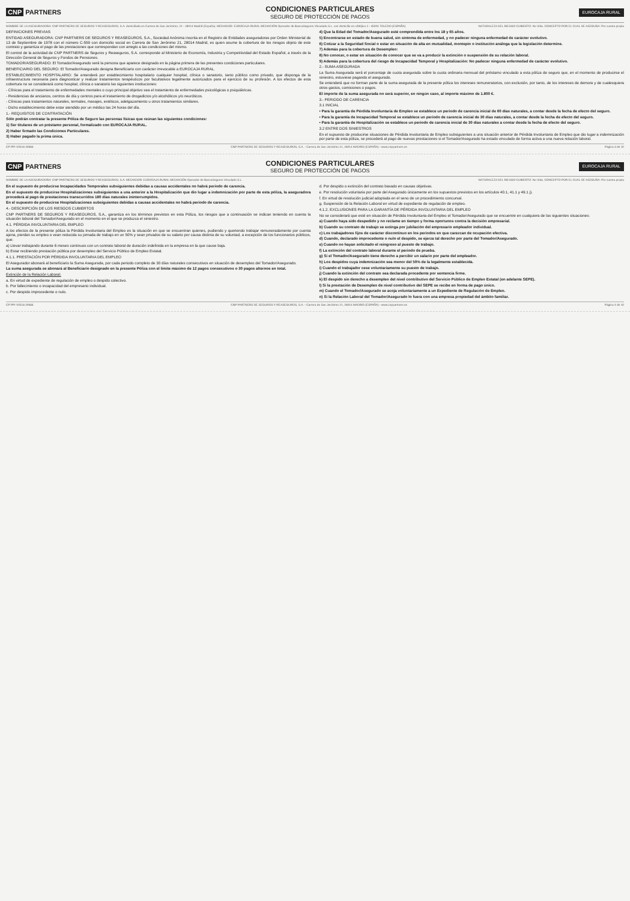CNP PARTNERS
CONDICIONES PARTICULARES
SEGURO DE PROTECCIÓN DE PAGOS
EUROCAJA RURAL
NOMBRE DE LA ASEGURADORA: CNP PARTNERS DE SEGUROS Y REASEGUROS, S.A. domiciliada en Carrera de San Jerónimo, 21 - 28014 Madrid (España). MEDIADOR: EUROCAJA RURAL MEDIACIÓN Operador de BancaSeguros Vinculado S.L. con domicilio en c/Méjico 2 - 45004 TOLEDO (ESPAÑA) NATURALEZA DEL RIESGO CUBIERTO: No Vida. CONCEPTO POR EL CUAL SE ASEGURA: Por cuenta propia
DEFINICIONES PREVIAS
ENTIDAD ASEGURADORA: CNP PARTNERS DE SEGUROS Y REASEGUROS, S.A., Sociedad Anónima inscrita en el Registro de Entidades aseguradoras por Orden Ministerial de 13 de Septiembre de 1978 con el número C-559 con domicilio social en Carrera de San Jerónimo 21, 28014 Madrid, es quien asume la cobertura de los riesgos objeto de este contrato y garantiza el pago de las prestaciones que correspondan con arreglo a las condiciones del mismo.
El control de la actividad de CNP PARTNERS de Seguros y Reaseguros, S.A. corresponde al Ministerio de Economía, Industria y Competitividad del Estado Español, a través de la Dirección General de Seguros y Fondos de Pensiones.
TOMADOR/ASEGURADO: El Tomador/Asegurado será la persona que aparece designado en la página primera de las presentes condiciones particulares.
BENEFICIARIO DEL SEGURO: El Tomador/Asegurado designa Beneficiario con carácter irrevocable a EUROCAJA RURAL.
ESTABLECIMIENTO HOSPITALARIO: Se entenderá por establecimiento hospitalario cualquier hospital, clínica o sanatorio, tanto público como privado, que disponga de la infraestructura necesaria para diagnosticar y realizar tratamientos terapéuticos por facultativos legalmente autorizados para el ejercicio de su profesión. A los efectos de esta cobertura no se considerará como hospital, clínica o sanatorio las siguientes instituciones:
- Clínicas para el tratamiento de enfermedades mentales o cuyo principal objetivo sea el tratamiento de enfermedades psicológicas o psiquiátricas.
- Residencias de ancianos, centros de día y centros para el tratamiento de drogadictos y/o alcohólicos y/o neuróticos.
- Clínicas para tratamientos naturales, termales, masajes, estéticos, adelgazamiento u otros tratamientos similares.
- Dicho establecimiento debe estar atendido por un médico las 24 horas del día.
1.- REQUISITOS DE CONTRATACIÓN
Sólo podrán contratar la presente Póliza de Seguro las personas físicas que reúnan las siguientes condiciones:
1) Ser titulares de un préstamo personal, formalizado con EUROCAJA RURAL.
2) Haber firmado las Condiciones Particulares.
3) Haber pagado la prima única.
4) Que la Edad del Tomador/Asegurado esté comprendida entre los 18 y 65 años.
5) Encontrarse en estado de buena salud, sin síntoma de enfermedad, y no padecer ninguna enfermedad de carácter evolutivo.
6) Cotizar a la Seguridad Social o estar en situación de alta en mutualidad, montepío o institución análoga que la legislación determine.
7) Además para la cobertura de Desempleo:
8) No conocer, o estar en situación de conocer que se va a producir la extinción o suspensión de su relación laboral.
9) Además para la cobertura del riesgo de Incapacidad Temporal y Hospitalización: No padecer ninguna enfermedad de carácter evolutivo.
2.- SUMA ASEGURADA
La Suma Asegurada será el porcentaje de cuota asegurada sobre la cuota ordinaria mensual del préstamo vinculado a esta póliza de seguro que, en el momento de producirse el siniestro, estuviese pagando el asegurado.
Se entenderá que no forman parte de la suma asegurada de la presente póliza los intereses remuneratorios, con exclusión, por tanto, de los intereses de demora y de cualesquiera otros gastos, comisiones o pagos.
El importe de la suma asegurada no será superior, en ningún caso, al importe máximo de 1.800 €.
3.- PERIODO DE CARENCIA
3.1 INICIAL
• Para la garantía de Pérdida Involuntaria de Empleo se establece un periodo de carencia inicial de 60 días naturales, a contar desde la fecha de efecto del seguro.
• Para la garantía de Incapacidad Temporal se establece un periodo de carencia inicial de 30 días naturales, a contar desde la fecha de efecto del seguro.
• Para la garantía de Hospitalización se establece un periodo de carencia inicial de 30 días naturales a contar desde la fecha de efecto del seguro.
3.2 ENTRE DOS SINIESTROS
En el supuesto de producirse situaciones de Pérdida Involuntaria de Empleo subsiguientes a una situación anterior de Pérdida Involuntaria de Empleo que dio lugar a indemnización por parte de esta póliza, se procederá al pago de nuevas prestaciones si el Tomador/Asegurado ha estado vinculado de forma activa a una nueva relación laboral.
CP PPI V0518 20683 CNP PARTNERS DE SEGUROS Y REASEGUROS, S.A. - Carrera de San Jerónimo 21, 28014 MADRID (ESPAÑA) - www.cnppartners.es Página 3 de 10
CNP PARTNERS
CONDICIONES PARTICULARES
SEGURO DE PROTECCIÓN DE PAGOS
EUROCAJA RURAL
NOMBRE DE LA ASEGURADORA: CNP PARTNERS DE SEGUROS Y REASEGUROS, S.A. MEDIADOR: EUROCAJA RURAL MEDIACIÓN Operador de BancaSeguros Vinculado S.L. NATURALEZA DEL RIESGO CUBIERTO: No Vida. CONCEPTO POR EL CUAL SE ASEGURA: Por cuenta propia
En el supuesto de producirse Incapacidades Temporales subsiguientes debidas a causas accidentales no habrá periodo de carencia.
En el supuesto de producirse Hospitalizaciones subsiguientes a una anterior a la Hospitalización que dio lugar a indemnización por parte de esta póliza, la aseguradora procederá al pago de prestaciones transcurridos 180 días naturales ininterrumpidos.
En el supuesto de producirse Hospitalizaciones subsiguientes debidas a causas accidentales no habrá periodo de carencia.
4.- DESCRIPCIÓN DE LOS RIESGOS CUBIERTOS
CNP PARTNERS DE SEGUROS Y REASEGUROS, S.A., garantiza en los términos previstos en esta Póliza, los riesgos que a continuación se indican teniendo en cuenta la situación laboral del Tomador/Asegurado en el momento en el que se produzca el siniestro.
4.1. PÉRDIDA INVOLUNTARIA DEL EMPLEO
A los efectos de la presente póliza la Pérdida Involuntaria del Empleo es la situación en que se encuentran quienes, pudiendo y queriendo trabajar remuneradamente por cuenta ajena, pierdan su empleo o vean reducida su jornada de trabajo en un 50% y sean privados de su salario por causa distinta de su voluntad, a excepción de los funcionarios públicos, que:
a) Llevar trabajando durante 6 meses continuos con un contrato laboral de duración indefinida en la empresa en la que cause baja.
b) Estar recibiendo prestación pública por desempleo del Servicio Público de Empleo Estatal.
4.1.1. PRESTACIÓN POR PÉRDIDA INVOLUNTARIA DEL EMPLEO
El Asegurador abonará al beneficiario la Suma Asegurada, por cada periodo completo de 30 días naturales consecutivos en situación de desempleo del Tomador/Asegurado.
La suma asegurada se abonará al Beneficiario designado en la presente Póliza con el límite máximo de 12 pagos consecutivos o 30 pagos alternos en total.
Extinción de la Relación Laboral:
a. En virtud de expediente de regulación de empleo o despido colectivo.
b. Por fallecimiento o incapacidad del empresario individual.
c. Por despido improcedente o nulo.
d. Por despido o extinción del contrato basado en causas objetivas.
e. Por resolución voluntaria por parte del Asegurado únicamente en los supuestos previstos en los artículos 40.1, 41.1 y 49.1 j).
f. En virtud de resolución judicial adoptada en el seno de un procedimiento concursal.
g. Suspensión de la Relación Laboral en virtud de expediente de regulación de empleo.
4.1.2. EXCLUSIONES PARA LA GARANTÍA DE PÉRDIDA INVOLUNTARIA DEL EMPLEO
No se considerará que esté en situación de Pérdida Involuntaria del Empleo el Tomador/Asegurado que se encuentre en cualquiera de las siguientes situaciones:
a) Cuando haya sido despedido y no reclame en tiempo y forma oportunos contra la decisión empresarial.
b) Cuando su contrato de trabajo se extinga por jubilación del empresario empleador individual.
c) Los trabajadores fijos de carácter discontinuo en los periodos en que carezcan de ocupación efectiva.
d) Cuando, declarado improcedente o nulo el despido, se ejerza tal derecho por parte del Tomador/Asegurado.
e) Cuando no hayan solicitado el reingreso al puesto de trabajo.
f) La extinción del contrato laboral durante el periodo de prueba.
g) Si el Tomador/Asegurado tiene derecho a percibir un salario por parte del empleador.
h) Los despidos cuya indemnización sea menor del 50% de la legalmente establecida.
i) Cuando el trabajador cese voluntariamente su puesto de trabajo.
j) Cuando la extinción del contrato sea declarada procedente por sentencia firme.
k) El despido sin derecho a desempleo del nivel contributivo del Servicio Público de Empleo Estatal (en adelante SEPE).
l) Si la prestación de Desempleo de nivel contributivo del SEPE se recibe en forma de pago único.
m) Cuando el Tomador/Asegurado se acoja voluntariamente a un Expediente de Regulación de Empleo.
n) Si la Relación Laboral del Tomador/Asegurado lo fuera con una empresa propiedad del ámbito familiar.
CP PPI V0518 20683 CNP PARTNERS DE SEGUROS Y REASEGUROS, S.A. - Carrera de San Jerónimo 21, 28014 MADRID (ESPAÑA) - www.cnppartners.es Página 4 de 10